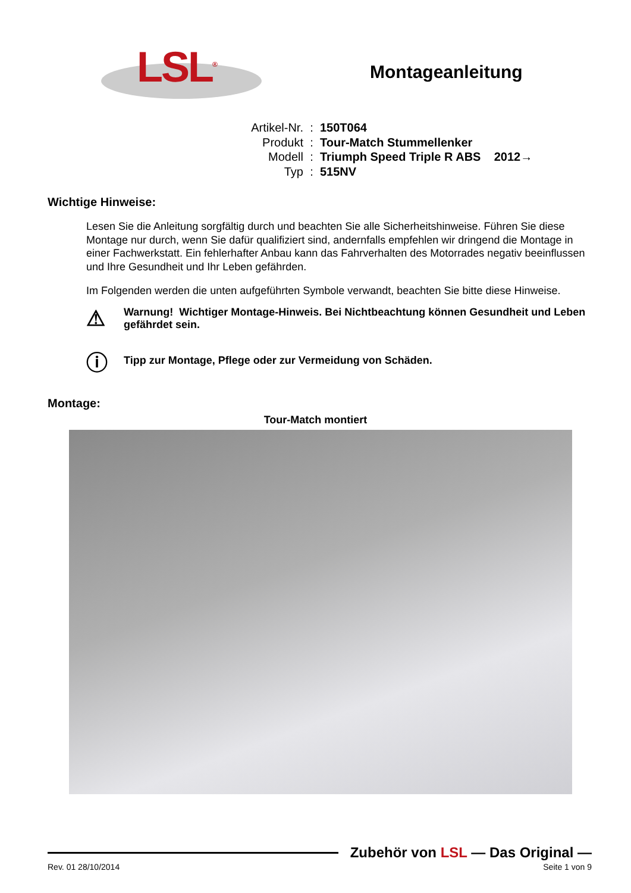LSL<sup>®</sup>
Montageanleitung
Artikel-Nr.: 150T064
Produkt: Tour-Match Stummellenker
Modell: Triumph Speed Triple R ABS 2012→
Typ: 515NV
Wichtige Hinweise:
Lesen Sie die Anleitung sorgfältig durch und beachten Sie alle Sicherheitshinweise. Führen Sie diese Montage nur durch, wenn Sie dafür qualifiziert sind, andernfalls empfehlen wir dringend die Montage in einer Fachwerkstatt. Ein fehlerhafter Anbau kann das Fahrverhalten des Motorrades negativ beeinflussen und Ihre Gesundheit und Ihr Leben gefährden.
Im Folgenden werden die unten aufgeführten Symbole verwandt, beachten Sie bitte diese Hinweise.
⚠ Warnung! Wichtiger Montage-Hinweis. Bei Nichtbeachtung können Gesundheit und Leben gefährdet sein.
ⓘ Tipp zur Montage, Pflege oder zur Vermeidung von Schäden.
Montage:
Tour-Match montiert
Zubehör von LSL — Das Original —
Rev. 01 28/10/2014 Seite 1 von 9